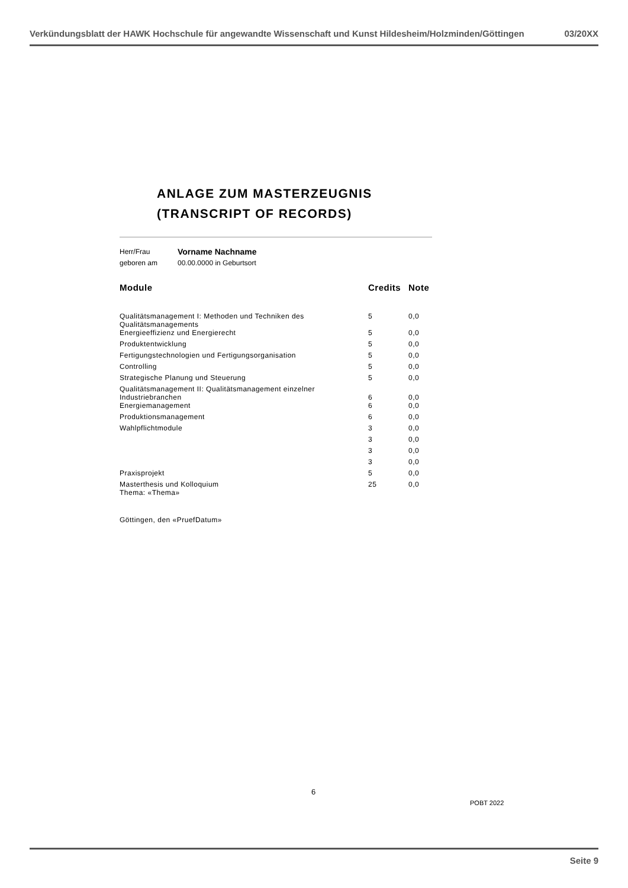Verkündungsblatt der HAWK Hochschule für angewandte Wissenschaft und Kunst Hildesheim/Holzminden/Göttingen 03/20XX
ANLAGE ZUM MASTERZEUGNIS
(TRANSCRIPT OF RECORDS)
| Herr/Frau | Vorname Nachname |
| geboren am | 00.00.0000 in Geburtsort |
| Module | Credits | Note |
| --- | --- | --- |
| Qualitätsmanagement I: Methoden und Techniken des Qualitätsmanagements | 5 | 0,0 |
| Energieeffizienz und Energierecht | 5 | 0,0 |
| Produktentwicklung | 5 | 0,0 |
| Fertigungstechnologien und Fertigungsorganisation | 5 | 0,0 |
| Controlling | 5 | 0,0 |
| Strategische Planung und Steuerung | 5 | 0,0 |
| Qualitätsmanagement II: Qualitätsmanagement einzelner Industriebranchen | 6 | 0,0 |
| Energiemanagement | 6 | 0,0 |
| Produktionsmanagement | 6 | 0,0 |
| Wahlpflichtmodule | 3 | 0,0 |
| | 3 | 0,0 |
| | 3 | 0,0 |
| | 3 | 0,0 |
| Praxisprojekt | 5 | 0,0 |
| Masterthesis und Kolloquium Thema: «Thema» | 25 | 0,0 |
Göttingen, den «PruefDatum»
6
POBT 2022
Seite 9